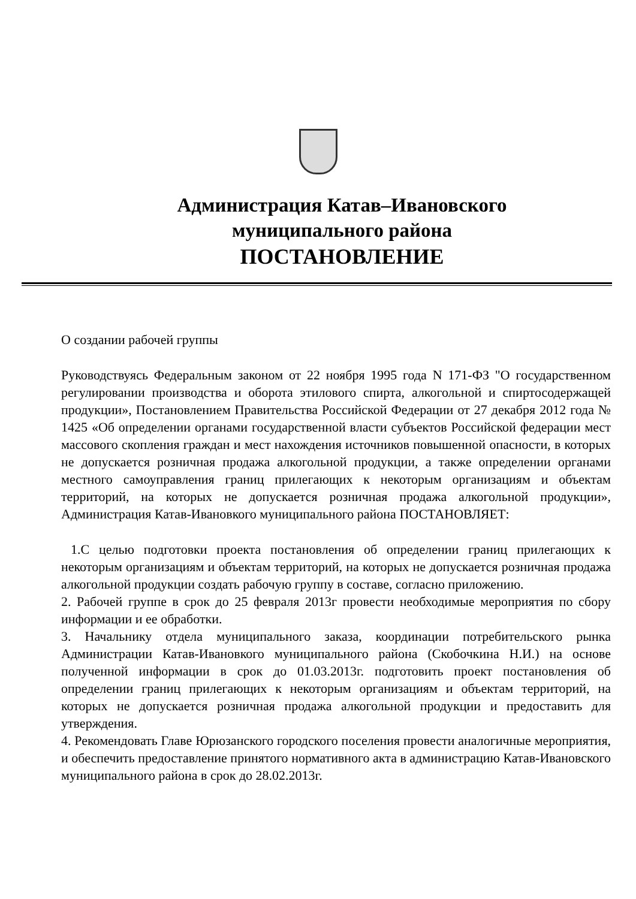Администрация Катав–Ивановского
муниципального района
ПОСТАНОВЛЕНИЕ
О создании рабочей группы
Руководствуясь Федеральным законом от 22 ноября 1995 года N 171-ФЗ "О государственном регулировании производства и оборота этилового спирта, алкогольной и спиртосодержащей продукции», Постановлением Правительства Российской Федерации от 27 декабря 2012 года № 1425 «Об определении органами государственной власти субъектов Российской федерации мест массового скопления граждан и мест нахождения источников повышенной опасности, в которых не допускается розничная продажа алкогольной продукции, а также определении органами местного самоуправления границ прилегающих к некоторым организациям и объектам территорий, на которых не допускается розничная продажа алкогольной продукции», Администрация Катав-Ивановкого муниципального района ПОСТАНОВЛЯЕТ:
1.С целью подготовки проекта постановления об определении границ прилегающих к некоторым организациям и объектам территорий, на которых не допускается розничная продажа алкогольной продукции создать рабочую группу в составе, согласно приложению.
2. Рабочей группе в срок до 25 февраля 2013г провести необходимые мероприятия по сбору информации и ее обработки.
3. Начальнику отдела муниципального заказа, координации потребительского рынка Администрации Катав-Ивановкого муниципального района (Скобочкина Н.И.) на основе полученной информации в срок до 01.03.2013г. подготовить проект постановления об определении границ прилегающих к некоторым организациям и объектам территорий, на которых не допускается розничная продажа алкогольной продукции и предоставить для утверждения.
4. Рекомендовать Главе Юрюзанского городского поселения провести аналогичные мероприятия, и обеспечить предоставление принятого нормативного акта в администрацию Катав-Ивановского муниципального района в срок до 28.02.2013г.